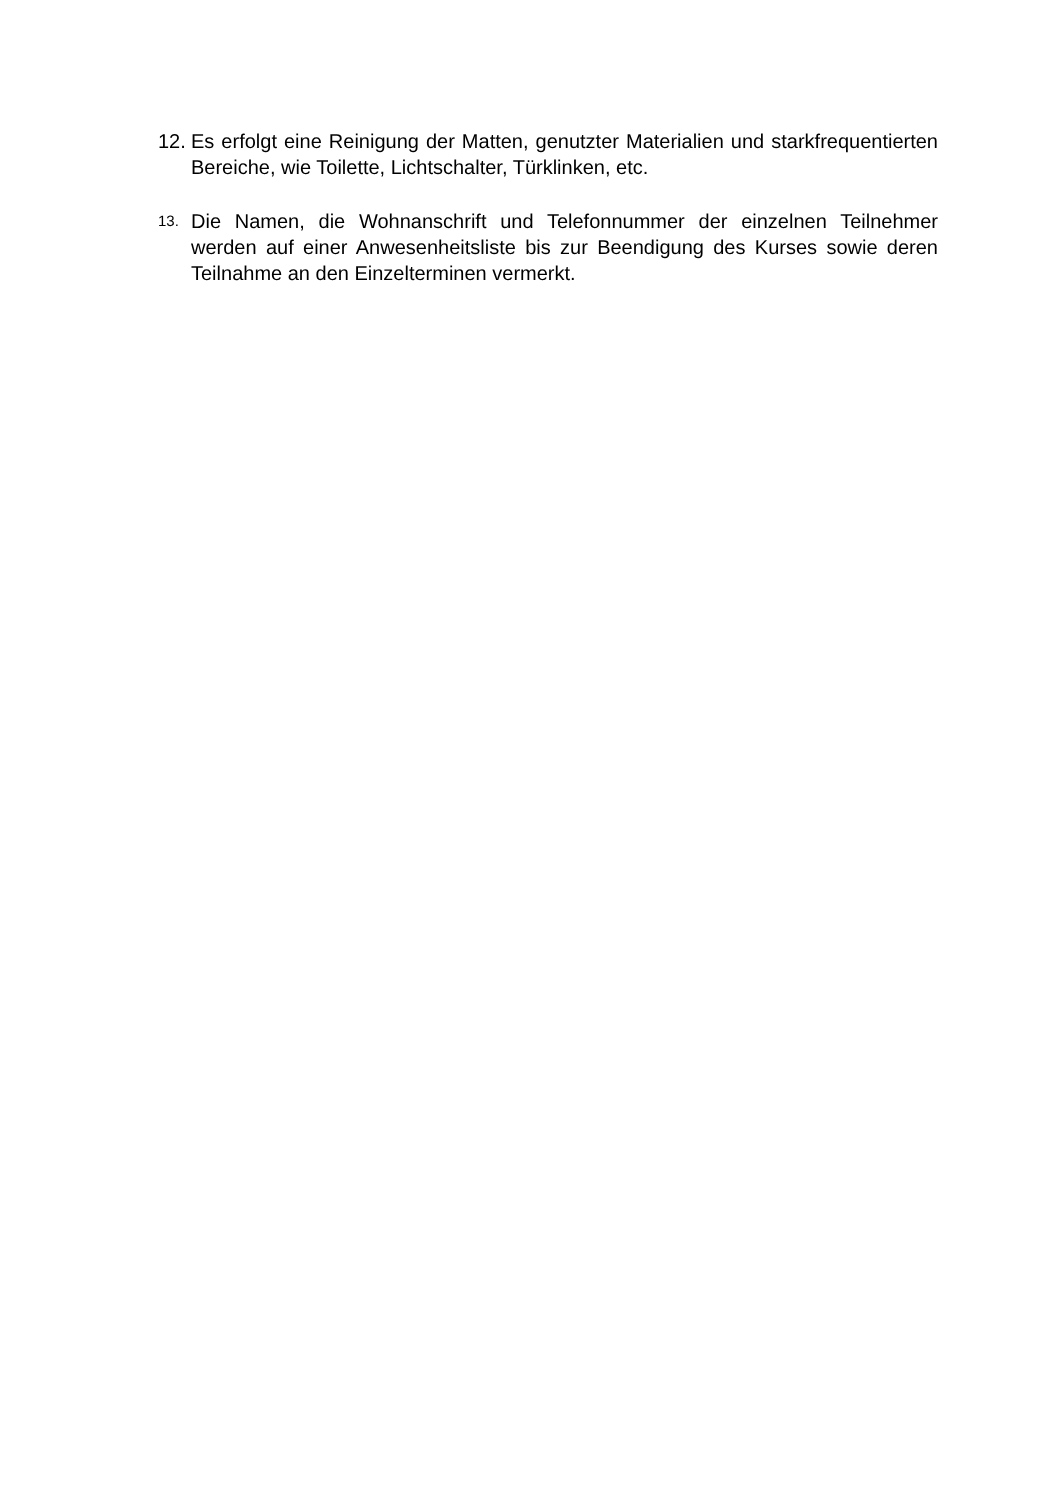12.
Es erfolgt eine Reinigung der Matten, genutzter Materialien und starkfrequentierten Bereiche, wie Toilette, Lichtschalter, Türklinken, etc.
13.
Die Namen, die Wohnanschrift und Telefonnummer der einzelnen Teilnehmer werden auf einer Anwesenheitsliste bis zur Beendigung des Kurses sowie deren Teilnahme an den Einzelterminen vermerkt.